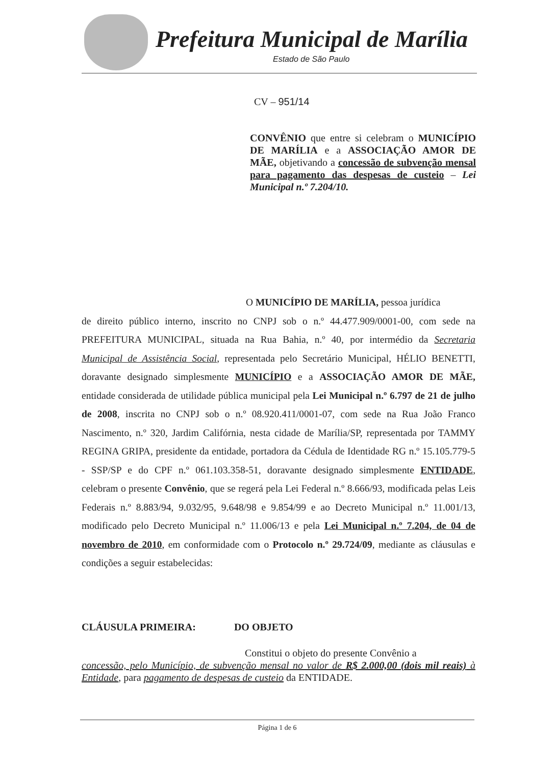Prefeitura Municipal de Marília
Estado de São Paulo
CV – 951/14
CONVÊNIO que entre si celebram o MUNICÍPIO DE MARÍLIA e a ASSOCIAÇÃO AMOR DE MÃE, objetivando a concessão de subvenção mensal para pagamento das despesas de custeio – Lei Municipal n.º 7.204/10.
O MUNICÍPIO DE MARÍLIA, pessoa jurídica
de direito público interno, inscrito no CNPJ sob o n.º 44.477.909/0001-00, com sede na PREFEITURA MUNICIPAL, situada na Rua Bahia, n.º 40, por intermédio da Secretaria Municipal de Assistência Social, representada pelo Secretário Municipal, HÉLIO BENETTI, doravante designado simplesmente MUNICÍPIO e a ASSOCIAÇÃO AMOR DE MÃE, entidade considerada de utilidade pública municipal pela Lei Municipal n.º 6.797 de 21 de julho de 2008, inscrita no CNPJ sob o n.º 08.920.411/0001-07, com sede na Rua João Franco Nascimento, n.º 320, Jardim Califórnia, nesta cidade de Marília/SP, representada por TAMMY REGINA GRIPA, presidente da entidade, portadora da Cédula de Identidade RG n.º 15.105.779-5 - SSP/SP e do CPF n.º 061.103.358-51, doravante designado simplesmente ENTIDADE, celebram o presente Convênio, que se regerá pela Lei Federal n.º 8.666/93, modificada pelas Leis Federais n.º 8.883/94, 9.032/95, 9.648/98 e 9.854/99 e ao Decreto Municipal n.º 11.001/13, modificado pelo Decreto Municipal n.º 11.006/13 e pela Lei Municipal n.º 7.204, de 04 de novembro de 2010, em conformidade com o Protocolo n.º 29.724/09, mediante as cláusulas e condições a seguir estabelecidas:
CLÁUSULA PRIMEIRA: DO OBJETO
Constitui o objeto do presente Convênio a
concessão, pelo Município, de subvenção mensal no valor de R$ 2.000,00 (dois mil reais) à Entidade, para pagamento de despesas de custeio da ENTIDADE.
Página 1 de 6